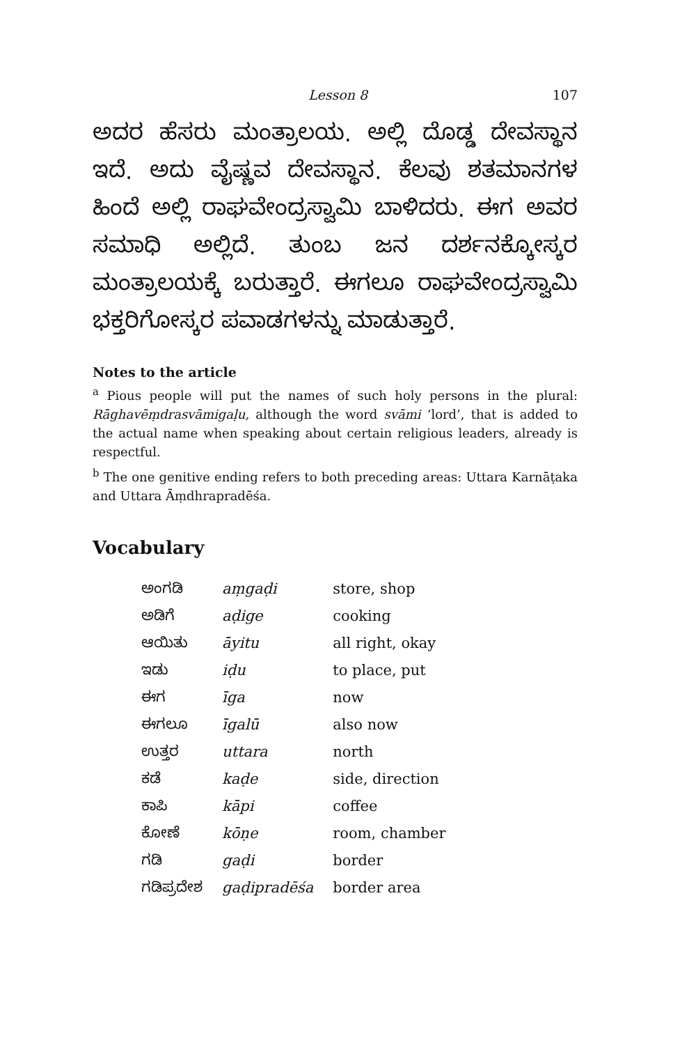Lesson 8 107
ಅದರ ಹೆಸರು ಮಂತ್ರಾಲಯ. ಅಲ್ಲಿ ದೊಡ್ಡ ದೇವಸ್ಥಾನ ಇದೆ. ಅದು ವೈಷ್ಣವ ದೇವಸ್ಥಾನ. ಕೆಲವು ಶತಮಾನಗಳ ಹಿಂದೆ ಅಲ್ಲಿ ರಾಘವೇಂದ್ರಸ್ವಾಮಿ ಬಾಳಿದರು. ಈಗ ಅವರ ಸಮಾಧಿ ಅಲ್ಲಿದೆ. ತುಂಬ ಜನ ದರ್ಶನಕ್ಕೋಸ್ಕರ ಮಂತ್ರಾಲಯಕ್ಕೆ ಬರುತ್ತಾರೆ. ಈಗಲೂ ರಾಘವೇಂದ್ರಸ್ವಾಮಿ ಭಕ್ತರಿಗೋಸ್ಕರ ಪವಾಡಗಳನ್ನು ಮಾಡುತ್ತಾರೆ.
Notes to the article
<sup>a</sup> Pious people will put the names of such holy persons in the plural: Rāghavēṃdrasvāmigaḷu, although the word svāmi ‘lord’, that is added to the actual name when speaking about certain religious leaders, already is respectful.
<sup>b</sup> The one genitive ending refers to both preceding areas: Uttara Karnāṭaka and Uttara Āṃdhrapradēśa.
Vocabulary
| ಅಂಗಡಿ | aṃgaḍi | store, shop |
| ಅಡಿಗೆ | aḍige | cooking |
| ಆಯಿತು | āyitu | all right, okay |
| ಇಡು | iḍu | to place, put |
| ಈಗ | īga | now |
| ಈಗಲೂ | īgalū | also now |
| ಉತ್ತರ | uttara | north |
| ಕಡೆ | kaḍe | side, direction |
| ಕಾಪಿ | kāpi | coffee |
| ಕೋಣೆ | kōṇe | room, chamber |
| ಗಡಿ | gaḍi | border |
| ಗಡಿಪ್ರದೇಶ | gaḍipradēśa | border area |